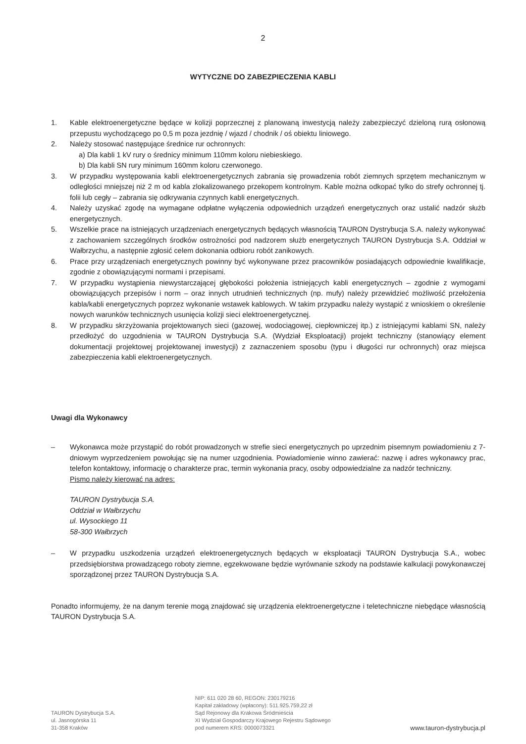2
WYTYCZNE DO ZABEZPIECZENIA KABLI
1. Kable elektroenergetyczne będące w kolizji poprzecznej z planowaną inwestycją należy zabezpieczyć dzieloną rurą osłonową przepustu wychodzącego po 0,5 m poza jezdnię / wjazd / chodnik / oś obiektu liniowego.
2. Należy stosować następujące średnice rur ochronnych:
a) Dla kabli 1 kV rury o średnicy minimum 110mm koloru niebieskiego.
b) Dla kabli SN rury minimum 160mm koloru czerwonego.
3. W przypadku występowania kabli elektroenergetycznych zabrania się prowadzenia robót ziemnych sprzętem mechanicznym w odległości mniejszej niż 2 m od kabla zlokalizowanego przekopem kontrolnym. Kable można odkopać tylko do strefy ochronnej tj. folii lub cegły – zabrania się odkrywania czynnych kabli energetycznych.
4. Należy uzyskać zgodę na wymagane odpłatne wyłączenia odpowiednich urządzeń energetycznych oraz ustalić nadzór służb energetycznych.
5. Wszelkie prace na istniejących urządzeniach energetycznych będących własnością TAURON Dystrybucja S.A. należy wykonywać z zachowaniem szczególnych środków ostrożności pod nadzorem służb energetycznych TAURON Dystrybucja S.A. Oddział w Wałbrzychu, a następnie zgłosić celem dokonania odbioru robót zanikowych.
6. Prace przy urządzeniach energetycznych powinny być wykonywane przez pracowników posiadających odpowiednie kwalifikacje, zgodnie z obowiązującymi normami i przepisami.
7. W przypadku wystąpienia niewystarczającej głębokości położenia istniejących kabli energetycznych – zgodnie z wymogami obowiązujących przepisów i norm – oraz innych utrudnień technicznych (np. mufy) należy przewidzieć możliwość przełożenia kabla/kabli energetycznych poprzez wykonanie wstawek kablowych. W takim przypadku należy wystąpić z wnioskiem o określenie nowych warunków technicznych usunięcia kolizji sieci elektroenergetycznej.
8. W przypadku skrzyżowania projektowanych sieci (gazowej, wodociągowej, ciepłowniczej itp.) z istniejącymi kablami SN, należy przedłożyć do uzgodnienia w TAURON Dystrybucja S.A. (Wydział Eksploatacji) projekt techniczny (stanowiący element dokumentacji projektowej projektowanej inwestycji) z zaznaczeniem sposobu (typu i długości rur ochronnych) oraz miejsca zabezpieczenia kabli elektroenergetycznych.
Uwagi dla Wykonawcy
– Wykonawca może przystąpić do robót prowadzonych w strefie sieci energetycznych po uprzednim pisemnym powiadomieniu z 7-dniowym wyprzedzeniem powołując się na numer uzgodnienia. Powiadomienie winno zawierać: nazwę i adres wykonawcy prac, telefon kontaktowy, informację o charakterze prac, termin wykonania pracy, osoby odpowiedzialne za nadzór techniczny.
Pismo należy kierować na adres:
TAURON Dystrybucja S.A.
Oddział w Wałbrzychu
ul. Wysockiego 11
58-300 Wałbrzych
– W przypadku uszkodzenia urządzeń elektroenergetycznych będących w eksploatacji TAURON Dystrybucja S.A., wobec przedsiębiorstwa prowadzącego roboty ziemne, egzekwowane będzie wyrównanie szkody na podstawie kalkulacji powykonawczej sporządzonej przez TAURON Dystrybucja S.A.
Ponadto informujemy, że na danym terenie mogą znajdować się urządzenia elektroenergetyczne i teletechniczne niebędące własnością TAURON Dystrybucja S.A.
TAURON Dystrybucja S.A.
ul. Jasnogórska 11
31-358 Kraków
NIP: 611 020 28 60, REGON: 230179216
Kapitał zakładowy (wpłacony): 511.925.759,22 zł
Sąd Rejonowy dla Krakowa Śródmieścia
XI Wydział Gospodarczy Krajowego Rejestru Sądowego
pod numerem KRS: 0000073321
www.tauron-dystrybucja.pl